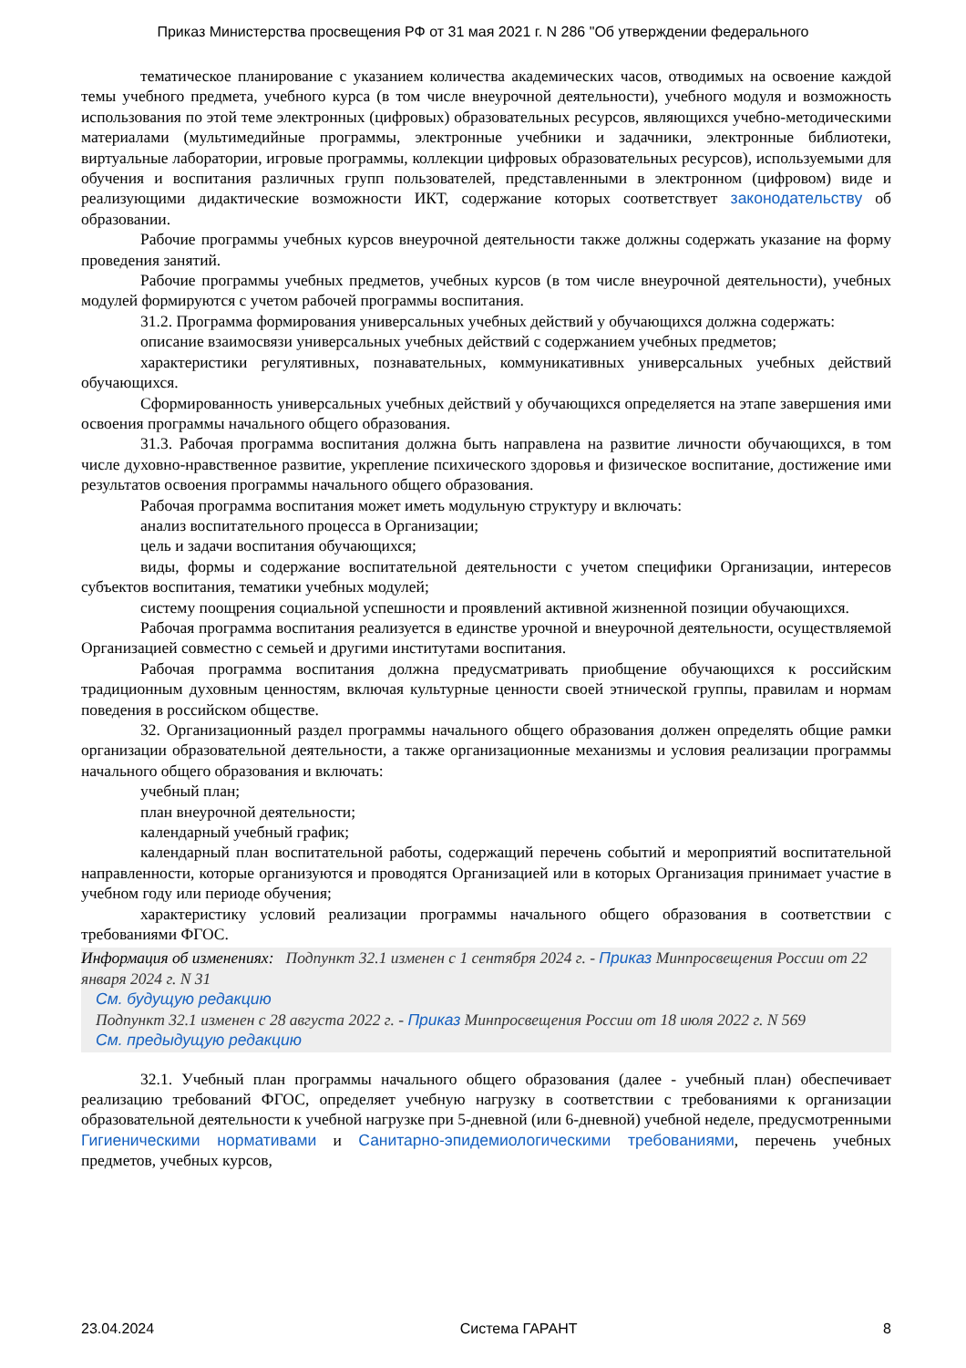Приказ Министерства просвещения РФ от 31 мая 2021 г. N 286 "Об утверждении федерального
тематическое планирование с указанием количества академических часов, отводимых на освоение каждой темы учебного предмета, учебного курса (в том числе внеурочной деятельности), учебного модуля и возможность использования по этой теме электронных (цифровых) образовательных ресурсов, являющихся учебно-методическими материалами (мультимедийные программы, электронные учебники и задачники, электронные библиотеки, виртуальные лаборатории, игровые программы, коллекции цифровых образовательных ресурсов), используемыми для обучения и воспитания различных групп пользователей, представленными в электронном (цифровом) виде и реализующими дидактические возможности ИКТ, содержание которых соответствует законодательству об образовании.
Рабочие программы учебных курсов внеурочной деятельности также должны содержать указание на форму проведения занятий.
Рабочие программы учебных предметов, учебных курсов (в том числе внеурочной деятельности), учебных модулей формируются с учетом рабочей программы воспитания.
31.2. Программа формирования универсальных учебных действий у обучающихся должна содержать:
описание взаимосвязи универсальных учебных действий с содержанием учебных предметов;
характеристики регулятивных, познавательных, коммуникативных универсальных учебных действий обучающихся.
Сформированность универсальных учебных действий у обучающихся определяется на этапе завершения ими освоения программы начального общего образования.
31.3. Рабочая программа воспитания должна быть направлена на развитие личности обучающихся, в том числе духовно-нравственное развитие, укрепление психического здоровья и физическое воспитание, достижение ими результатов освоения программы начального общего образования.
Рабочая программа воспитания может иметь модульную структуру и включать:
анализ воспитательного процесса в Организации;
цель и задачи воспитания обучающихся;
виды, формы и содержание воспитательной деятельности с учетом специфики Организации, интересов субъектов воспитания, тематики учебных модулей;
систему поощрения социальной успешности и проявлений активной жизненной позиции обучающихся.
Рабочая программа воспитания реализуется в единстве урочной и внеурочной деятельности, осуществляемой Организацией совместно с семьей и другими институтами воспитания.
Рабочая программа воспитания должна предусматривать приобщение обучающихся к российским традиционным духовным ценностям, включая культурные ценности своей этнической группы, правилам и нормам поведения в российском обществе.
32. Организационный раздел программы начального общего образования должен определять общие рамки организации образовательной деятельности, а также организационные механизмы и условия реализации программы начального общего образования и включать:
учебный план;
план внеурочной деятельности;
календарный учебный график;
календарный план воспитательной работы, содержащий перечень событий и мероприятий воспитательной направленности, которые организуются и проводятся Организацией или в которых Организация принимает участие в учебном году или периоде обучения;
характеристику условий реализации программы начального общего образования в соответствии с требованиями ФГОС.
Информация об изменениях: Подпункт 32.1 изменен с 1 сентября 2024 г. - Приказ Минпросвещения России от 22 января 2024 г. N 31
См. будущую редакцию
Подпункт 32.1 изменен с 28 августа 2022 г. - Приказ Минпросвещения России от 18 июля 2022 г. N 569
См. предыдущую редакцию
32.1. Учебный план программы начального общего образования (далее - учебный план) обеспечивает реализацию требований ФГОС, определяет учебную нагрузку в соответствии с требованиями к организации образовательной деятельности к учебной нагрузке при 5-дневной (или 6-дневной) учебной неделе, предусмотренными Гигиеническими нормативами и Санитарно-эпидемиологическими требованиями, перечень учебных предметов, учебных курсов,
23.04.2024 Система ГАРАНТ 8